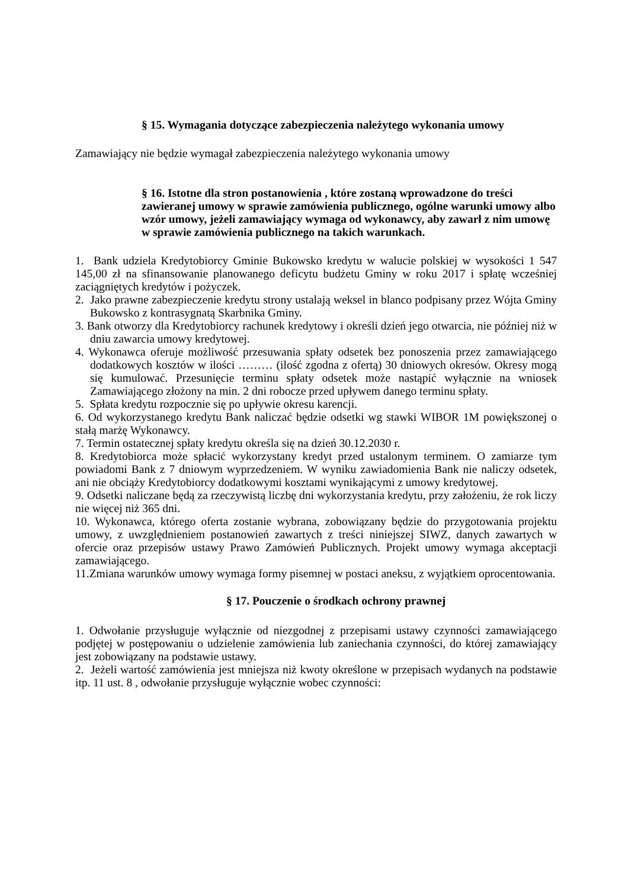§ 15. Wymagania dotyczące zabezpieczenia należytego wykonania umowy
Zamawiający nie będzie wymagał zabezpieczenia należytego wykonania umowy
§ 16. Istotne dla stron postanowienia , które zostaną wprowadzone do treści zawieranej umowy w sprawie zamówienia publicznego, ogólne warunki umowy albo wzór umowy, jeżeli zamawiający wymaga od wykonawcy, aby zawarł z nim umowę w sprawie zamówienia publicznego na takich warunkach.
1. Bank udziela Kredytobiorcy Gminie Bukowsko kredytu w walucie polskiej w wysokości 1 547 145,00 zł na sfinansowanie planowanego deficytu budżetu Gminy w roku 2017 i spłatę wcześniej zaciągniętych kredytów i pożyczek.
2. Jako prawne zabezpieczenie kredytu strony ustalają weksel in blanco podpisany przez Wójta Gminy Bukowsko z kontrasygnatą Skarbnika Gminy.
3. Bank otworzy dla Kredytobiorcy rachunek kredytowy i określi dzień jego otwarcia, nie później niż w dniu zawarcia umowy kredytowej.
4. Wykonawca oferuje możliwość przesuwania spłaty odsetek bez ponoszenia przez zamawiającego dodatkowych kosztów w ilości ……… (ilość zgodna z ofertą) 30 dniowych okresów. Okresy mogą się kumulować. Przesunięcie terminu spłaty odsetek może nastąpić wyłącznie na wniosek Zamawiającego złożony na min. 2 dni robocze przed upływem danego terminu spłaty.
5. Spłata kredytu rozpocznie się po upływie okresu karencji.
6. Od wykorzystanego kredytu Bank naliczać będzie odsetki wg stawki WIBOR 1M powiększonej o stałą marżę Wykonawcy.
7. Termin ostatecznej spłaty kredytu określa się na dzień 30.12.2030 r.
8. Kredytobiorca może spłacić wykorzystany kredyt przed ustalonym terminem. O zamiarze tym powiadomi Bank z 7 dniowym wyprzedzeniem. W wyniku zawiadomienia Bank nie naliczy odsetek, ani nie obciąży Kredytobiorcy dodatkowymi kosztami wynikającymi z umowy kredytowej.
9. Odsetki naliczane będą za rzeczywistą liczbę dni wykorzystania kredytu, przy założeniu, że rok liczy nie więcej niż 365 dni.
10. Wykonawca, którego oferta zostanie wybrana, zobowiązany będzie do przygotowania projektu umowy, z uwzględnieniem postanowień zawartych z treści niniejszej SIWZ, danych zawartych w ofercie oraz przepisów ustawy Prawo Zamówień Publicznych. Projekt umowy wymaga akceptacji zamawiającego.
11.Zmiana warunków umowy wymaga formy pisemnej w postaci aneksu, z wyjątkiem oprocentowania.
§ 17. Pouczenie o środkach ochrony prawnej
1. Odwołanie przysługuje wyłącznie od niezgodnej z przepisami ustawy czynności zamawiającego podjętej w postępowaniu o udzielenie zamówienia lub zaniechania czynności, do której zamawiający jest zobowiązany na podstawie ustawy.
2. Jeżeli wartość zamówienia jest mniejsza niż kwoty określone w przepisach wydanych na podstawie itp. 11 ust. 8 , odwołanie przysługuje wyłącznie wobec czynności: